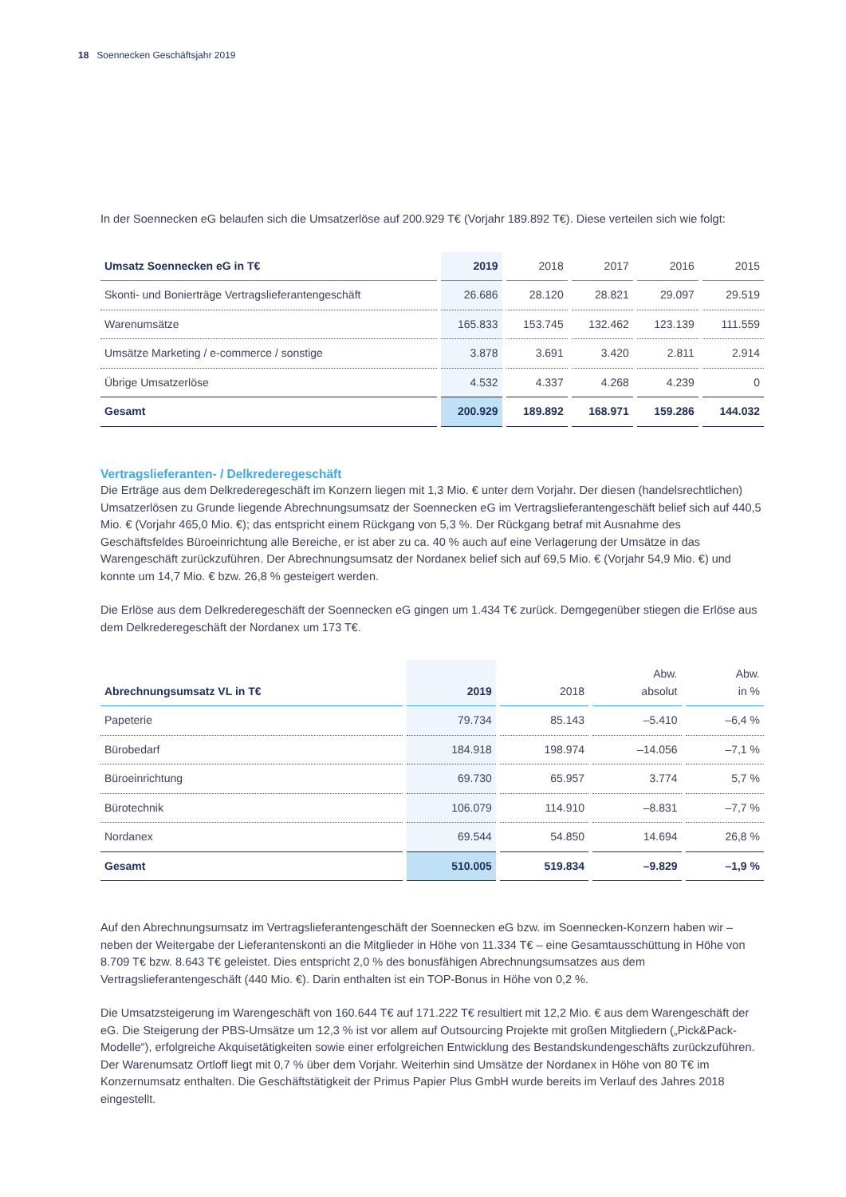18 Soennecken Geschäftsjahr 2019
In der Soennecken eG belaufen sich die Umsatzerlöse auf 200.929 T€ (Vorjahr 189.892 T€). Diese verteilen sich wie folgt:
| Umsatz Soennecken eG in T€ | 2019 | 2018 | 2017 | 2016 | 2015 |
| --- | --- | --- | --- | --- | --- |
| Skonti- und Bonierträge Vertragslieferantengeschäft | 26.686 | 28.120 | 28.821 | 29.097 | 29.519 |
| Warenumsätze | 165.833 | 153.745 | 132.462 | 123.139 | 111.559 |
| Umsätze Marketing / e-commerce / sonstige | 3.878 | 3.691 | 3.420 | 2.811 | 2.914 |
| Übrige Umsatzerlöse | 4.532 | 4.337 | 4.268 | 4.239 | 0 |
| Gesamt | 200.929 | 189.892 | 168.971 | 159.286 | 144.032 |
Vertragslieferanten- / Delkrederegeschäft
Die Erträge aus dem Delkrederegeschäft im Konzern liegen mit 1,3 Mio. € unter dem Vorjahr. Der diesen (handelsrecht­lichen) Umsatzerlösen zu Grunde liegende Abrechnungsumsatz der Soennecken eG im Vertragslieferantengeschäft belief sich auf 440,5 Mio. € (Vorjahr 465,0 Mio. €); das entspricht einem Rückgang von 5,3 %. Der Rückgang betraf mit Ausnahme des Geschäftsfeldes Büroeinrichtung alle Bereiche, er ist aber zu ca. 40 % auch auf eine Verlagerung der Umsätze in das Warengeschäft zurückzuführen. Der Abrechnungsumsatz der Nordanex belief sich auf 69,5 Mio. € (Vorjahr 54,9 Mio. €) und konnte um 14,7 Mio. € bzw. 26,8 % gesteigert werden.
Die Erlöse aus dem Delkrederegeschäft der Soennecken eG gingen um 1.434 T€ zurück. Demgegenüber stiegen die Erlöse aus dem Delkrederegeschäft der Nordanex um 173 T€.
| Abrechnungsumsatz VL in T€ | 2019 | 2018 | Abw. absolut | Abw. in % |
| --- | --- | --- | --- | --- |
| Papeterie | 79.734 | 85.143 | –5.410 | –6,4 % |
| Bürobedarf | 184.918 | 198.974 | –14.056 | –7,1 % |
| Büroeinrichtung | 69.730 | 65.957 | 3.774 | 5,7 % |
| Bürotechnik | 106.079 | 114.910 | –8.831 | –7,7 % |
| Nordanex | 69.544 | 54.850 | 14.694 | 26,8 % |
| Gesamt | 510.005 | 519.834 | –9.829 | –1,9 % |
Auf den Abrechnungsumsatz im Vertragslieferantengeschäft der Soennecken eG bzw. im Soennecken-Konzern haben wir – neben der Weitergabe der Lieferantenskonti an die Mitglieder in Höhe von 11.334 T€ – eine Gesamtausschüttung in Höhe von 8.709 T€ bzw. 8.643 T€ geleistet. Dies entspricht 2,0 % des bonusfähigen Abrechnungsumsatzes aus dem Vertragslieferantengeschäft (440 Mio. €). Darin enthalten ist ein TOP-Bonus in Höhe von 0,2 %.
Die Umsatzsteigerung im Warengeschäft von 160.644 T€ auf 171.222 T€ resultiert mit 12,2 Mio. € aus dem Waren­geschäft der eG. Die Steigerung der PBS-Umsätze um 12,3 % ist vor allem auf Outsourcing Projekte mit großen Mit­gliedern („Pick&Pack-Modelle“), erfolgreiche Akquisetätigkeiten sowie einer erfolgreichen Entwicklung des Bestands­kundengeschäfts zurückzuführen. Der Warenumsatz Ortloff liegt mit 0,7 % über dem Vorjahr. Weiterhin sind Umsätze der Nordanex in Höhe von 80 T€ im Konzernumsatz enthalten. Die Geschäftstätigkeit der Primus Papier Plus GmbH wurde bereits im Verlauf des Jahres 2018 eingestellt.